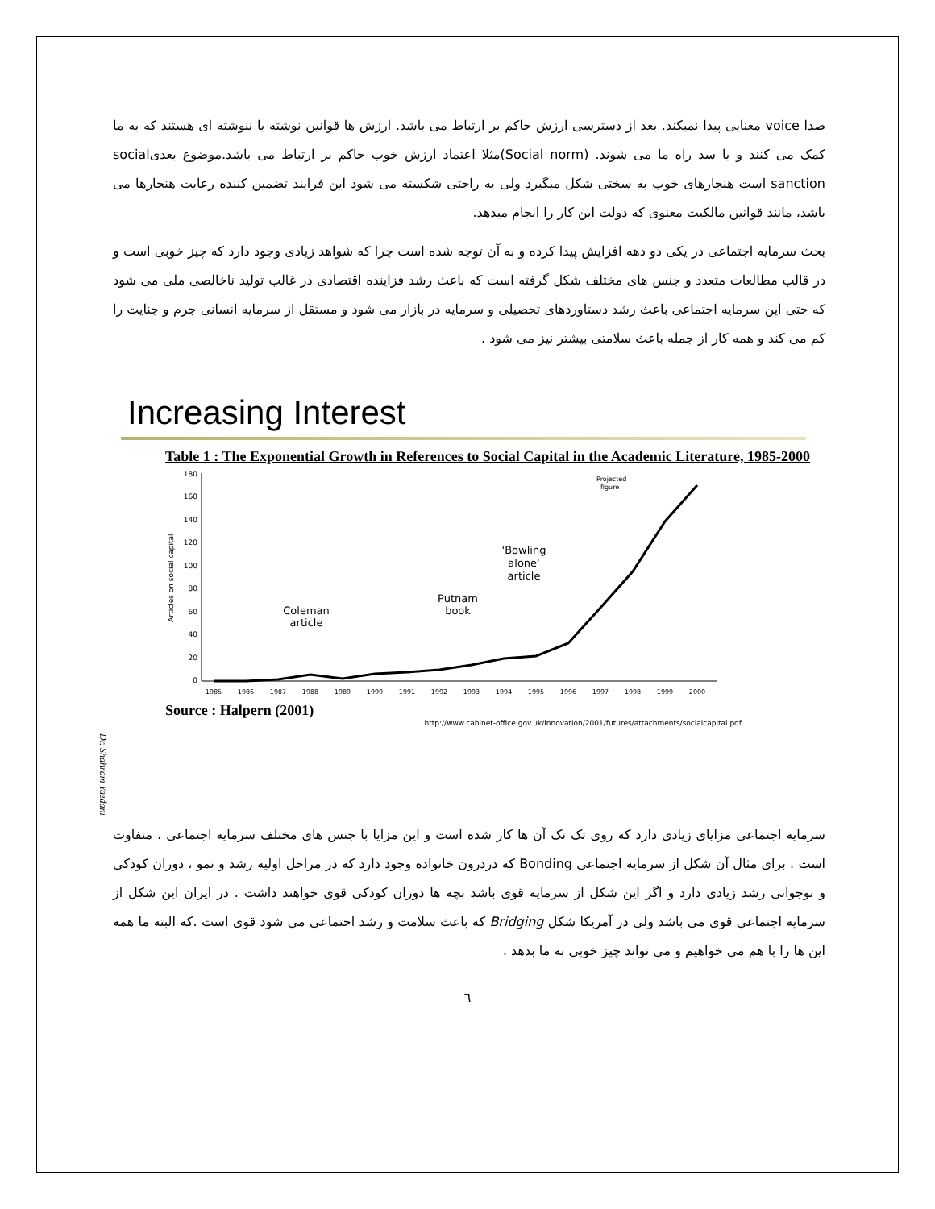صدا voice معنایی پیدا نمیکند. بعد از دسترسی ارزش حاکم بر ارتباط می باشد. ارزش ها قوانین نوشته یا ننوشته ای هستند که به ما کمک می کنند و یا سد راه ما می شوند. (Social norm)مثلا اعتماد ارزش خوب حاکم بر ارتباط می باشد.موضوع بعدیsocial sanction است هنجارهای خوب به سختی شکل میگیرد ولی به راحتی شکسته می شود این فرایند تضمین کننده رعایت هنجارها می باشد، مانند قوانین مالکیت معنوی که دولت این کار را انجام میدهد.
بحث سرمایه اجتماعی در یکی دو دهه افزایش پیدا کرده و به آن توجه شده است چرا که شواهد زیادی وجود دارد که چیز خوبی است و در قالب مطالعات متعدد و جنس های مختلف شکل گرفته است که باعث رشد فزاینده اقتصادی در غالب تولید ناخالصی ملی می شود که حتی این سرمایه اجتماعی باعث رشد دستاوردهای تحصیلی و سرمایه در بازار می شود و مستقل از سرمایه انسانی جرم و جنایت را کم می کند و همه کار از جمله باعث سلامتی بیشتر نیز می شود .
Increasing Interest
Table 1 : The Exponential Growth in References to Social Capital in the Academic Literature, 1985-2000
180
160
140
120
100
80
60
40
20
0
Articles on social capital
1985
1986
1987
1988
1989
1990
1991
1992
1993
1994
1995
1996
1997
1998
1999
2000
Coleman
article
Putnam
book
'Bowling
alone'
article
Projected
figure
Source : Halpern (2001)
http://www.cabinet-office.gov.uk/innovation/2001/futures/attachments/socialcapital.pdf
Dr. Shahram Yazdani
سرمایه اجتماعی مزایای زیادی دارد که روی تک تک آن ها کار شده است و این مزایا با جنس های مختلف سرمایه اجتماعی ، متفاوت است . برای مثال آن شکل از سرمایه اجتماعی Bonding که دردرون خانواده وجود دارد که در مراحل اولیه رشد و نمو ، دوران کودکی و نوجوانی رشد زیادی دارد و اگر این شکل از سرمایه قوی باشد بچه ها دوران کودکی قوی خواهند داشت . در ایران این شکل از سرمایه اجتماعی قوی می باشد ولی در آمریکا شکل Bridging که باعث سلامت و رشد اجتماعی می شود قوی است .که البته ما همه این ها را با هم می خواهیم و می تواند چیز خوبی به ما بدهد .
٦